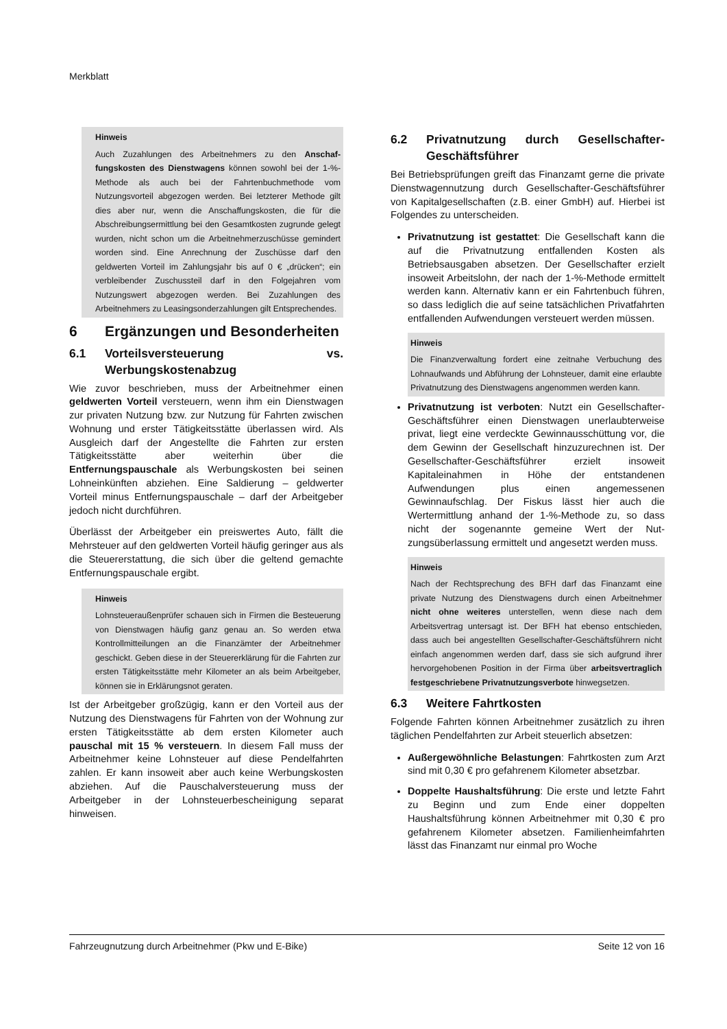Merkblatt
Hinweis
Auch Zuzahlungen des Arbeitnehmers zu den Anschaf­fungskosten des Dienstwagens können sowohl bei der 1-%-Methode als auch bei der Fahrtenbuchmethode vom Nutzungsvorteil abgezogen werden. Bei letzterer Methode gilt dies aber nur, wenn die Anschaffungskosten, die für die Abschreibungsermittlung bei den Gesamtkosten zugrunde gelegt wurden, nicht schon um die Arbeitnehmerzuschüsse gemindert worden sind. Eine Anrechnung der Zuschüsse darf den geldwerten Vorteil im Zahlungsjahr bis auf 0 € „drücken“; ein verbleibender Zuschussteil darf in den Folge­jahren vom Nutzungswert abgezogen werden. Bei Zuzah­lungen des Arbeitnehmers zu Leasingsonderzahlungen gilt Entsprechendes.
6 Ergänzungen und Besonderheiten
6.1 Vorteilsversteuerung vs. Werbungskostenabzug
Wie zuvor beschrieben, muss der Arbeitnehmer einen geldwerten Vorteil versteuern, wenn ihm ein Dienst­wagen zur privaten Nutzung bzw. zur Nutzung für Fahr­ten zwischen Wohnung und erster Tätigkeitsstätte über­lassen wird. Als Ausgleich darf der Angestellte die Fahr­ten zur ersten Tätigkeitsstätte aber weiterhin über die Entfernungspauschale als Werbungskosten bei sei­nen Lohneinkünften abziehen. Eine Saldierung – geld­werter Vorteil minus Entfernungspauschale – darf der Arbeitgeber jedoch nicht durchführen.
Überlässt der Arbeitgeber ein preiswertes Auto, fällt die Mehrsteuer auf den geldwerten Vorteil häufig geringer aus als die Steuererstattung, die sich über die geltend gemachte Entfernungspauschale ergibt.
Hinweis
Lohnsteueraußenprüfer schauen sich in Firmen die Be­steuerung von Dienstwagen häufig ganz genau an. So werden etwa Kontrollmitteilungen an die Finanzämter der Arbeitnehmer geschickt. Geben diese in der Steuererklä­rung für die Fahrten zur ersten Tätigkeitsstätte mehr Kilo­meter an als beim Arbeitgeber, können sie in Erklärungsnot geraten.
Ist der Arbeitgeber großzügig, kann er den Vorteil aus der Nutzung des Dienstwagens für Fahrten von der Wohnung zur ersten Tätigkeitsstätte ab dem ersten Ki­lometer auch pauschal mit 15 % versteuern. In die­sem Fall muss der Arbeitnehmer keine Lohnsteuer auf diese Pendelfahrten zahlen. Er kann insoweit aber auch keine Werbungskosten abziehen. Auf die Pauschalver­steuerung muss der Arbeitgeber in der Lohnsteuerbe­scheinigung separat hinweisen.
6.2 Privatnutzung durch Gesellschafter-Geschäftsführer
Bei Betriebsprüfungen greift das Finanzamt gerne die private Dienstwagennutzung durch Gesellschafter-Geschäftsführer von Kapitalgesellschaften (z.B. einer GmbH) auf. Hierbei ist Folgendes zu unterscheiden.
Privatnutzung ist gestattet: Die Gesellschaft kann die auf die Privatnutzung entfallenden Kosten als Betriebsausgaben absetzen. Der Gesellschafter er­zielt insoweit Arbeitslohn, der nach der 1-%-Metho­de ermittelt werden kann. Alternativ kann er ein Fahrtenbuch führen, so dass lediglich die auf seine tatsächlichen Privatfahrten entfallenden Aufwendun­gen versteuert werden müssen.
Hinweis
Die Finanzverwaltung fordert eine zeitnahe Verbuchung des Lohnaufwands und Abführung der Lohnsteuer, damit eine erlaubte Privatnutzung des Dienstwagens angenom­men werden kann.
Privatnutzung ist verboten: Nutzt ein Gesellschaf­ter-Geschäftsführer einen Dienstwagen unerlaub­terweise privat, liegt eine verdeckte Gewinnaus­schüttung vor, die dem Gewinn der Gesellschaft hinzuzurechnen ist. Der Gesellschafter-Geschäfts­führer erzielt insoweit Kapitaleinahmen in Höhe der entstandenen Aufwendungen plus einen angemes­senen Gewinnaufschlag. Der Fiskus lässt hier auch die Wertermittlung anhand der 1-%-Methode zu, so dass nicht der sogenannte gemeine Wert der Nut­zungsüberlassung ermittelt und angesetzt werden muss.
Hinweis
Nach der Rechtsprechung des BFH darf das Finanzamt ei­ne private Nutzung des Dienstwagens durch einen Arbeit­nehmer nicht ohne weiteres unterstellen, wenn diese nach dem Arbeitsvertrag untersagt ist. Der BFH hat ebenso entschieden, dass auch bei angestellten Gesellschafter-Geschäftsführern nicht einfach angenommen werden darf, dass sie sich aufgrund ihrer hervorgehobenen Position in der Firma über arbeitsvertraglich festgeschriebene Pri­vatnutzungsverbote hinwegsetzen.
6.3 Weitere Fahrtkosten
Folgende Fahrten können Arbeitnehmer zusätzlich zu ihren täglichen Pendelfahrten zur Arbeit steuerlich ab­setzen:
Außergewöhnliche Belastungen: Fahrtkosten zum Arzt sind mit 0,30 € pro gefahrenem Kilometer absetzbar.
Doppelte Haushaltsführung: Die erste und letzte Fahrt zu Beginn und zum Ende einer doppelten Haushaltsführung können Arbeitnehmer mit 0,30 € pro gefahrenem Kilometer absetzen. Familienheim­fahrten lässt das Finanzamt nur einmal pro Woche
Fahrzeugnutzung durch Arbeitnehmer (Pkw und E-Bike) Seite 12 von 16